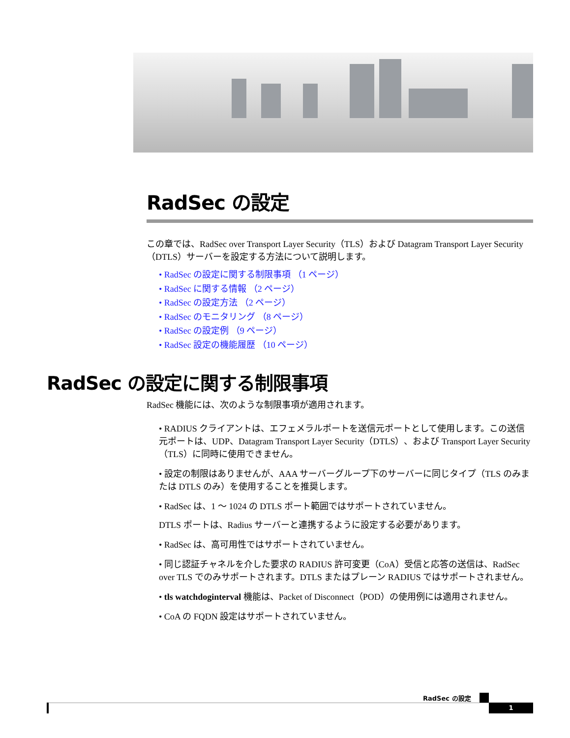RadSec の設定
この章では、RadSec over Transport Layer Security（TLS）および Datagram Transport Layer Security（DTLS）サーバーを設定する方法について説明します。
• RadSec の設定に関する制限事項 （1 ページ）
• RadSec に関する情報 （2 ページ）
• RadSec の設定方法 （2 ページ）
• RadSec のモニタリング （8 ページ）
• RadSec の設定例 （9 ページ）
• RadSec 設定の機能履歴 （10 ページ）
RadSec の設定に関する制限事項
RadSec 機能には、次のような制限事項が適用されます。
• RADIUS クライアントは、エフェメラルポートを送信元ポートとして使用します。この送信元ポートは、UDP、Datagram Transport Layer Security（DTLS）、および Transport Layer Security（TLS）に同時に使用できません。
• 設定の制限はありませんが、AAA サーバーグループ下のサーバーに同じタイプ（TLS のみまたは DTLS のみ）を使用することを推奨します。
• RadSec は、1 ～ 1024 の DTLS ポート範囲ではサポートされていません。
DTLS ポートは、Radius サーバーと連携するように設定する必要があります。
• RadSec は、高可用性ではサポートされていません。
• 同じ認証チャネルを介した要求の RADIUS 許可変更（CoA）受信と応答の送信は、RadSec over TLS でのみサポートされます。DTLS またはプレーン RADIUS ではサポートされません。
• tls watchdoginterval 機能は、Packet of Disconnect（POD）の使用例には適用されません。
• CoA の FQDN 設定はサポートされていません。
RadSec の設定
1